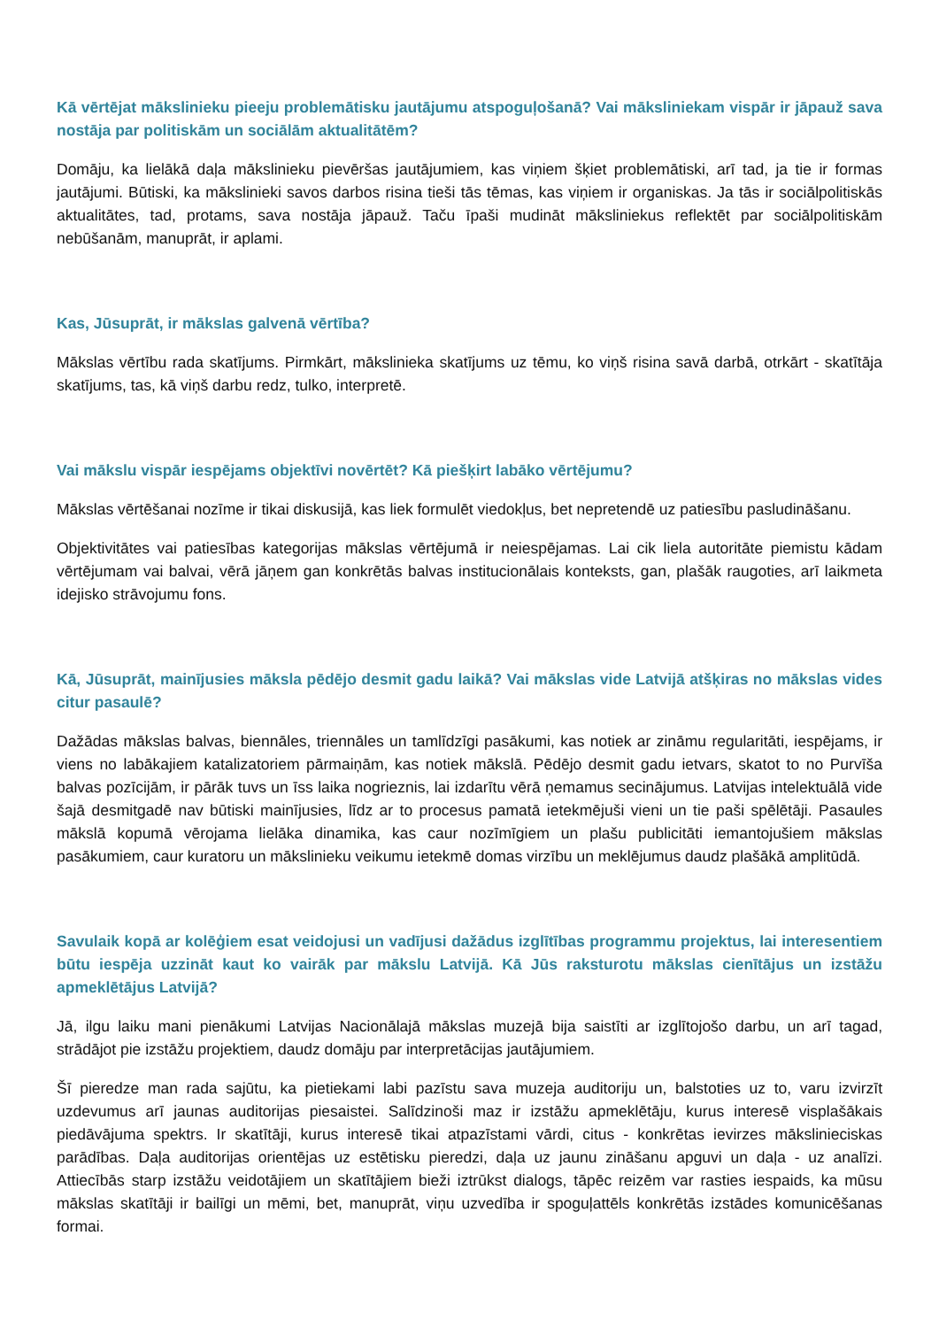Kā vērtējat mākslinieku pieeju problemātisku jautājumu atspoguļošanā? Vai māksliniekam vispār ir jāpauž sava nostāja par politiskām un sociālām aktualitātēm?
Domāju, ka lielākā daļa mākslinieku pievēršas jautājumiem, kas viņiem šķiet problemātiski, arī tad, ja tie ir formas jautājumi. Būtiski, ka mākslinieki savos darbos risina tieši tās tēmas, kas viņiem ir organiskas. Ja tās ir sociālpolitiskās aktualitātes, tad, protams, sava nostāja jāpauž. Taču īpaši mudināt māksliniekus reflektēt par sociālpolitiskām nebūšanām, manuprāt, ir aplami.
Kas, Jūsuprāt, ir mākslas galvenā vērtība?
Mākslas vērtību rada skatījums. Pirmkārt, mākslinieka skatījums uz tēmu, ko viņš risina savā darbā, otrkārt - skatītāja skatījums, tas, kā viņš darbu redz, tulko, interpretē.
Vai mākslu vispār iespējams objektīvi novērtēt? Kā piešķirt labāko vērtējumu?
Mākslas vērtēšanai nozīme ir tikai diskusijā, kas liek formulēt viedokļus, bet nepretendē uz patiesību pasludināšanu.
Objektivitātes vai patiesības kategorijas mākslas vērtējumā ir neiespējamas. Lai cik liela autoritāte piemistu kādam vērtējumam vai balvai, vērā jāņem gan konkrētās balvas institucionālais konteksts, gan, plašāk raugoties, arī laikmeta idejisko strāvojumu fons.
Kā, Jūsuprāt, mainījusies māksla pēdējo desmit gadu laikā? Vai mākslas vide Latvijā atšķiras no mākslas vides citur pasaulē?
Dažādas mākslas balvas, biennāles, triennāles un tamlīdzīgi pasākumi, kas notiek ar zināmu regularitāti, iespējams, ir viens no labākajiem katalizatoriem pārmaiņām, kas notiek mākslā. Pēdējo desmit gadu ietvars, skatot to no Purvīša balvas pozīcijām, ir pārāk tuvs un īss laika nogrieznis, lai izdarītu vērā ņemamus secinājumus. Latvijas intelektuālā vide šajā desmitgadē nav būtiski mainījusies, līdz ar to procesus pamatā ietekmējuši vieni un tie paši spēlētāji. Pasaules mākslā kopumā vērojama lielāka dinamika, kas caur nozīmīgiem un plašu publicitāti iemantojušiem mākslas pasākumiem, caur kuratoru un mākslinieku veikumu ietekmē domas virzību un meklējumus daudz plašākā amplitūdā.
Savulaik kopā ar kolēģiem esat veidojusi un vadījusi dažādus izglītības programmu projektus, lai interesentiem būtu iespēja uzzināt kaut ko vairāk par mākslu Latvijā. Kā Jūs raksturotu mākslas cienītājus un izstāžu apmeklētājus Latvijā?
Jā, ilgu laiku mani pienākumi Latvijas Nacionālajā mākslas muzejā bija saistīti ar izglītojošo darbu, un arī tagad, strādājot pie izstāžu projektiem, daudz domāju par interpretācijas jautājumiem.
Šī pieredze man rada sajūtu, ka pietiekami labi pazīstu sava muzeja auditoriju un, balstoties uz to, varu izvirzīt uzdevumus arī jaunas auditorijas piesaistei. Salīdzinoši maz ir izstāžu apmeklētāju, kurus interesē visplašākais piedāvājuma spektrs. Ir skatītāji, kurus interesē tikai atpazīstami vārdi, citus - konkrētas ievirzes mākslinieciskas parādības. Daļa auditorijas orientējas uz estētisku pieredzi, daļa uz jaunu zināšanu apguvi un daļa - uz analīzi. Attiecībās starp izstāžu veidotājiem un skatītājiem bieži iztrūkst dialogs, tāpēc reizēm var rasties iespaids, ka mūsu mākslas skatītāji ir bailīgi un mēmi, bet, manuprāt, viņu uzvedība ir spoguļattēls konkrētās izstādes komunicēšanas formai.